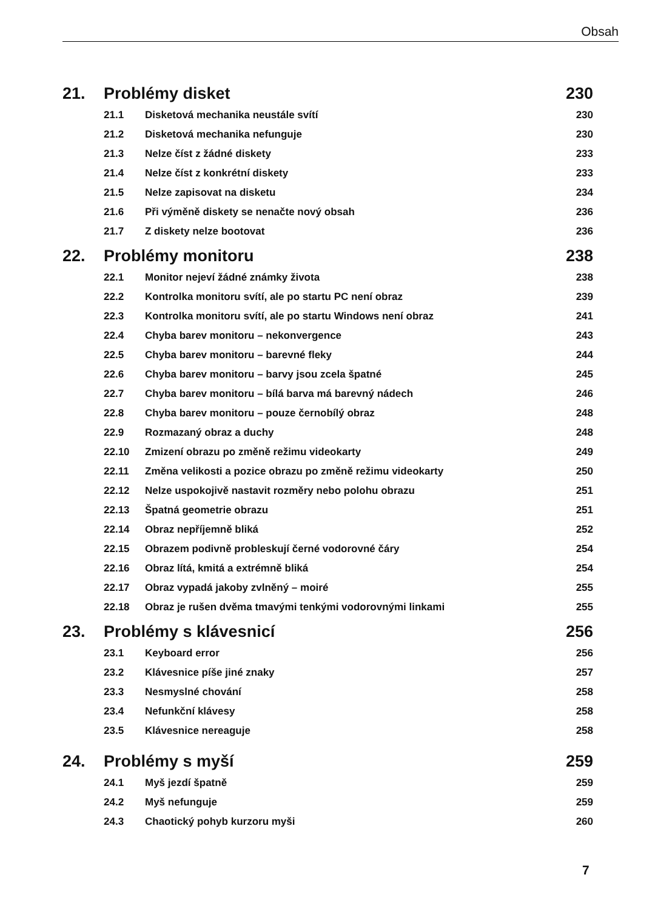Obsah
21. Problémy disket 230
21.1 Disketová mechanika neustále svítí 230
21.2 Disketová mechanika nefunguje 230
21.3 Nelze číst z žádné diskety 233
21.4 Nelze číst z konkrétní diskety 233
21.5 Nelze zapisovat na disketu 234
21.6 Při výměně diskety se nenačte nový obsah 236
21.7 Z diskety nelze bootovat 236
22. Problémy monitoru 238
22.1 Monitor nejeví žádné známky života 238
22.2 Kontrolka monitoru svítí, ale po startu PC není obraz 239
22.3 Kontrolka monitoru svítí, ale po startu Windows není obraz 241
22.4 Chyba barev monitoru – nekonvergence 243
22.5 Chyba barev monitoru – barevné fleky 244
22.6 Chyba barev monitoru – barvy jsou zcela špatné 245
22.7 Chyba barev monitoru – bílá barva má barevný nádech 246
22.8 Chyba barev monitoru – pouze černobílý obraz 248
22.9 Rozmazaný obraz a duchy 248
22.10 Zmizení obrazu po změně režimu videokarty 249
22.11 Změna velikosti a pozice obrazu po změně režimu videokarty 250
22.12 Nelze uspokojivě nastavit rozměry nebo polohu obrazu 251
22.13 Špatná geometrie obrazu 251
22.14 Obraz nepříjemně bliká 252
22.15 Obrazem podivně probleskují černé vodorovné čáry 254
22.16 Obraz lítá, kmitá a extrémně bliká 254
22.17 Obraz vypadá jakoby zvlněný – moiré 255
22.18 Obraz je rušen dvěma tmavými tenkými vodorovnými linkami 255
23. Problémy s klávesnicí 256
23.1 Keyboard error 256
23.2 Klávesnice píše jiné znaky 257
23.3 Nesmyslné chování 258
23.4 Nefunkční klávesy 258
23.5 Klávesnice nereaguje 258
24. Problémy s myší 259
24.1 Myš jezdí špatně 259
24.2 Myš nefunguje 259
24.3 Chaotický pohyb kurzoru myši 260
7